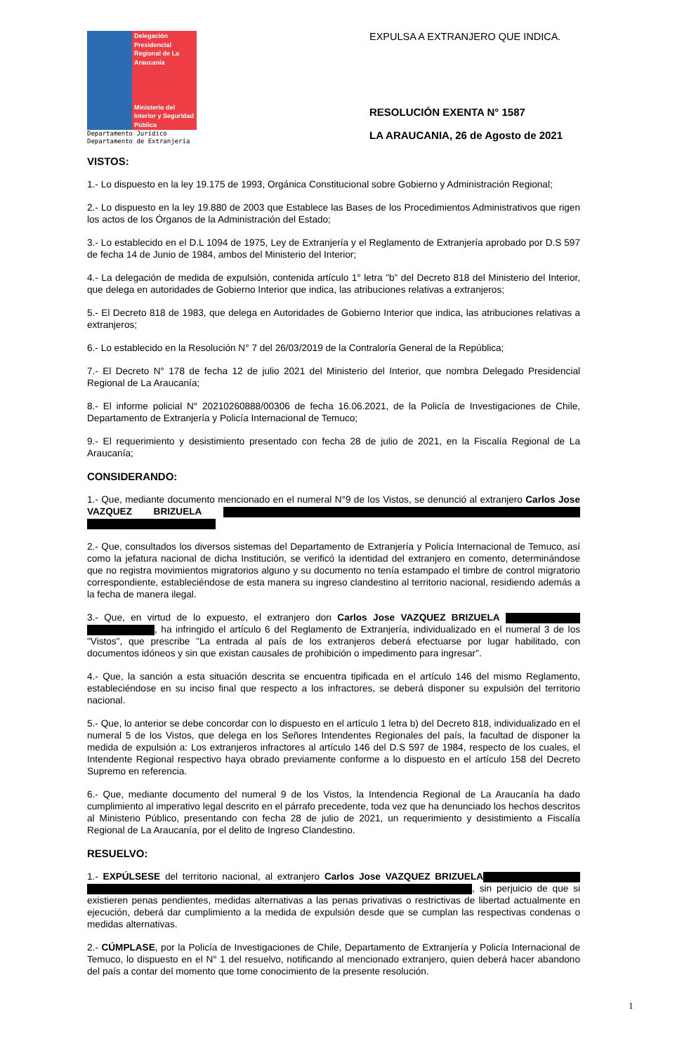Delegación Presidencial Regional de La Araucanía
Ministerio del Interior y Seguridad Pública
Departamento Jurídico
Departamento de Extranjería
EXPULSA A EXTRANJERO QUE INDICA.
RESOLUCIÓN EXENTA N° 1587
LA ARAUCANIA, 26 de Agosto de 2021
VISTOS:
1.- Lo dispuesto en la ley 19.175 de 1993, Orgánica Constitucional sobre Gobierno y Administración Regional;
2.- Lo dispuesto en la ley 19.880 de 2003 que Establece las Bases de los Procedimientos Administrativos que rigen los actos de los Órganos de la Administración del Estado;
3.- Lo establecido en el D.L 1094 de 1975, Ley de Extranjería y el Reglamento de Extranjería aprobado por D.S 597 de fecha 14 de Junio de 1984, ambos del Ministerio del Interior;
4.- La delegación de medida de expulsión, contenida artículo 1° letra "b" del Decreto 818 del Ministerio del Interior, que delega en autoridades de Gobierno Interior que indica, las atribuciones relativas a extranjeros;
5.- El Decreto 818 de 1983, que delega en Autoridades de Gobierno Interior que indica, las atribuciones relativas a extranjeros;
6.- Lo establecido en la Resolución N° 7 del 26/03/2019 de la Contraloría General de la República;
7.- El Decreto N° 178 de fecha 12 de julio 2021 del Ministerio del Interior, que nombra Delegado Presidencial Regional de La Araucanía;
8.- El informe policial N° 20210260888/00306 de fecha 16.06.2021, de la Policía de Investigaciones de Chile, Departamento de Extranjería y Policía Internacional de Temuco;
9.- El requerimiento y desistimiento presentado con fecha 28 de julio de 2021, en la Fiscalía Regional de La Araucanía;
CONSIDERANDO:
1.- Que, mediante documento mencionado en el numeral N°9 de los Vistos, se denunció al extranjero Carlos Jose VAZQUEZ BRIZUELA
2.- Que, consultados los diversos sistemas del Departamento de Extranjería y Policía Internacional de Temuco, así como la jefatura nacional de dicha Institución, se verificó la identidad del extranjero en comento, determinándose que no registra movimientos migratorios alguno y su documento no tenía estampado el timbre de control migratorio correspondiente, estableciéndose de esta manera su ingreso clandestino al territorio nacional, residiendo además a la fecha de manera ilegal.
3.- Que, en virtud de lo expuesto, el extranjero don Carlos Jose VAZQUEZ BRIZUELA , ha infringido el artículo 6 del Reglamento de Extranjería, individualizado en el numeral 3 de los "Vistos", que prescribe "La entrada al país de los extranjeros deberá efectuarse por lugar habilitado, con documentos idóneos y sin que existan causales de prohibición o impedimento para ingresar".
4.- Que, la sanción a esta situación descrita se encuentra tipificada en el artículo 146 del mismo Reglamento, estableciéndose en su inciso final que respecto a los infractores, se deberá disponer su expulsión del territorio nacional.
5.- Que, lo anterior se debe concordar con lo dispuesto en el artículo 1 letra b) del Decreto 818, individualizado en el numeral 5 de los Vistos, que delega en los Señores Intendentes Regionales del país, la facultad de disponer la medida de expulsión a: Los extranjeros infractores al artículo 146 del D.S 597 de 1984, respecto de los cuales, el Intendente Regional respectivo haya obrado previamente conforme a lo dispuesto en el artículo 158 del Decreto Supremo en referencia.
6.- Que, mediante documento del numeral 9 de los Vistos, la Intendencia Regional de La Araucanía ha dado cumplimiento al imperativo legal descrito en el párrafo precedente, toda vez que ha denunciado los hechos descritos al Ministerio Público, presentando con fecha 28 de julio de 2021, un requerimiento y desistimiento a Fiscalía Regional de La Araucanía, por el delito de Ingreso Clandestino.
RESUELVO:
1.- EXPÚLSESE del territorio nacional, al extranjero Carlos Jose VAZQUEZ BRIZUELA , sin perjuicio de que si existieren penas pendientes, medidas alternativas a las penas privativas o restrictivas de libertad actualmente en ejecución, deberá dar cumplimiento a la medida de expulsión desde que se cumplan las respectivas condenas o medidas alternativas.
2.- CÚMPLASE, por la Policía de Investigaciones de Chile, Departamento de Extranjería y Policía Internacional de Temuco, lo dispuesto en el N° 1 del resuelvo, notificando al mencionado extranjero, quien deberá hacer abandono del país a contar del momento que tome conocimiento de la presente resolución.
1